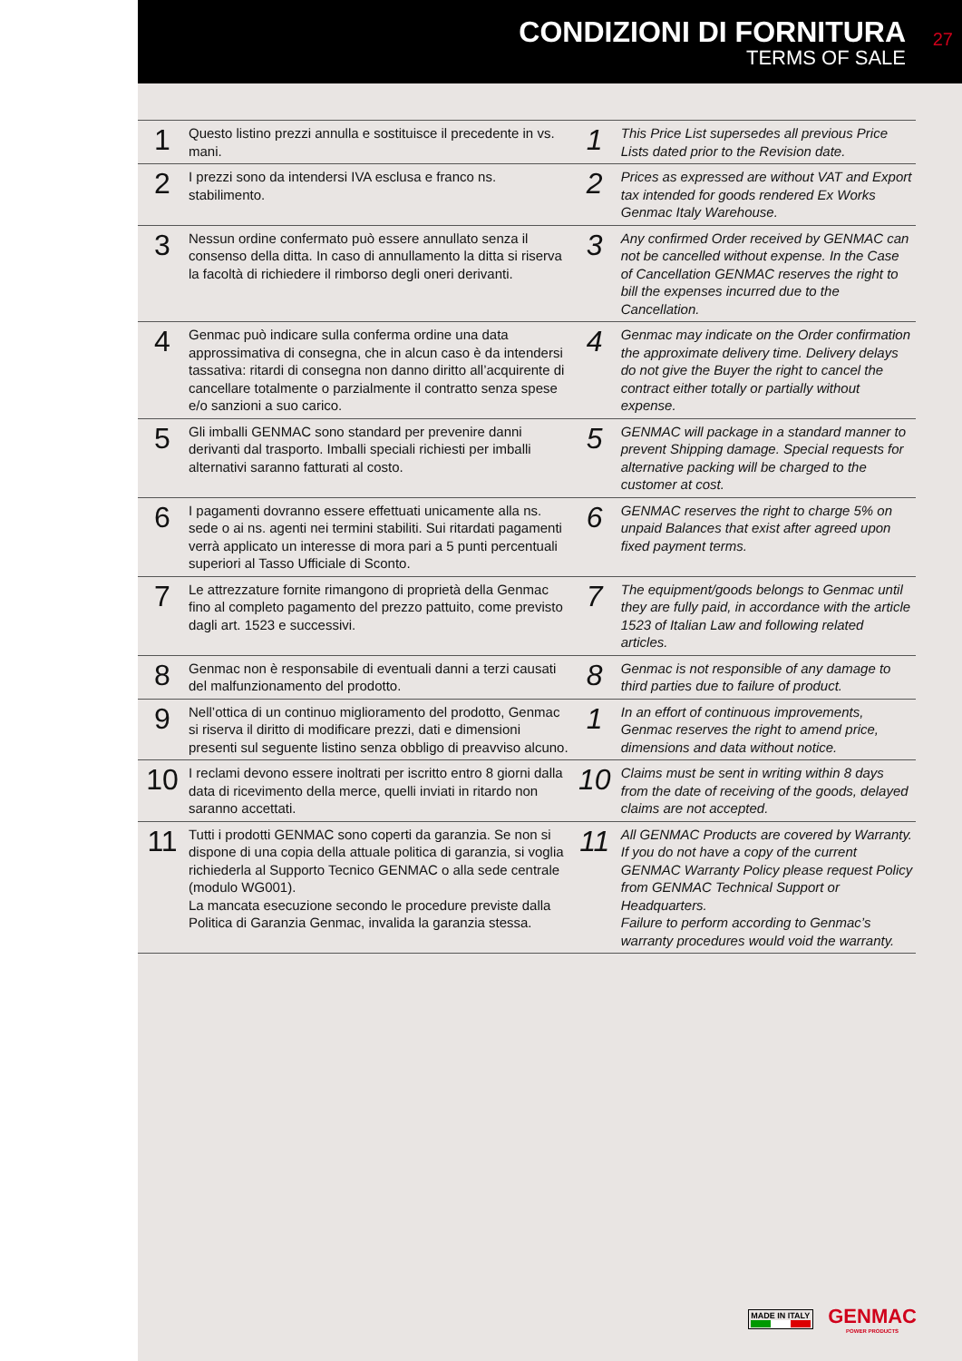CONDIZIONI DI FORNITURA
TERMS OF SALE
27
| 1 | Questo listino prezzi annulla e sostituisce il precedente in vs. mani. | 1 | This Price List supersedes all previous Price Lists dated prior to the Revision date. |
| 2 | I prezzi sono da intendersi IVA esclusa e franco ns. stabilimento. | 2 | Prices as expressed are without VAT and Export tax intended for goods rendered Ex Works Genmac Italy Warehouse. |
| 3 | Nessun ordine confermato può essere annullato senza il consenso della ditta. In caso di annullamento la ditta si riserva la facoltà di richiedere il rimborso degli oneri derivanti. | 3 | Any confirmed Order received by GENMAC can not be cancelled without expense. In the Case of Cancellation GENMAC reserves the right to bill the expenses incurred due to the Cancellation. |
| 4 | Genmac può indicare sulla conferma ordine una data approssimativa di consegna, che in alcun caso è da intendersi tassativa: ritardi di consegna non danno diritto all’acquirente di cancellare totalmente o parzialmente il contratto senza spese e/o sanzioni a suo carico. | 4 | Genmac may indicate on the Order confirmation the approximate delivery time. Delivery delays do not give the Buyer the right to cancel the contract either totally or partially without expense. |
| 5 | Gli imballi GENMAC sono standard per prevenire danni derivanti dal trasporto. Imballi speciali richiesti per imballi alternativi saranno fatturati al costo. | 5 | GENMAC will package in a standard manner to prevent Shipping damage. Special requests for alternative packing will be charged to the customer at cost. |
| 6 | I pagamenti dovranno essere effettuati unicamente alla ns. sede o ai ns. agenti nei termini stabiliti. Sui ritardati pagamenti verrà applicato un interesse di mora pari a 5 punti percentuali superiori al Tasso Ufficiale di Sconto. | 6 | GENMAC reserves the right to charge 5% on unpaid Balances that exist after agreed upon fixed payment terms. |
| 7 | Le attrezzature fornite rimangono di proprietà della Genmac fino al completo pagamento del prezzo pattuito, come previsto dagli art. 1523 e successivi. | 7 | The equipment/goods belongs to Genmac until they are fully paid, in accordance with the article 1523 of Italian Law and following related articles. |
| 8 | Genmac non è responsabile di eventuali danni a terzi causati del malfunzionamento del prodotto. | 8 | Genmac is not responsible of any damage to third parties due to failure of product. |
| 9 | Nell’ottica di un continuo miglioramento del prodotto, Genmac si riserva il diritto di modificare prezzi, dati e dimensioni presenti sul seguente listino senza obbligo di preavviso alcuno. | 1 | In an effort of continuous improvements, Genmac reserves the right to amend price, dimensions and data without notice. |
| 10 | I reclami devono essere inoltrati per iscritto entro 8 giorni dalla data di ricevimento della merce, quelli inviati in ritardo non saranno accettati. | 10 | Claims must be sent in writing within 8 days from the date of receiving of the goods, delayed claims are not accepted. |
| 11 | Tutti i prodotti GENMAC sono coperti da garanzia. Se non si dispone di una copia della attuale politica di garanzia, si voglia richiederla al Supporto Tecnico GENMAC o alla sede centrale (modulo WG001). La mancata esecuzione secondo le procedure previste dalla Politica di Garanzia Genmac, invalida la garanzia stessa. | 11 | All GENMAC Products are covered by Warranty. If you do not have a copy of the current GENMAC Warranty Policy please request Policy from GENMAC Technical Support or Headquarters. Failure to perform according to Genmac’s warranty procedures would void the warranty. |
MADE IN ITALY
GENMAC
POWER PRODUCTS